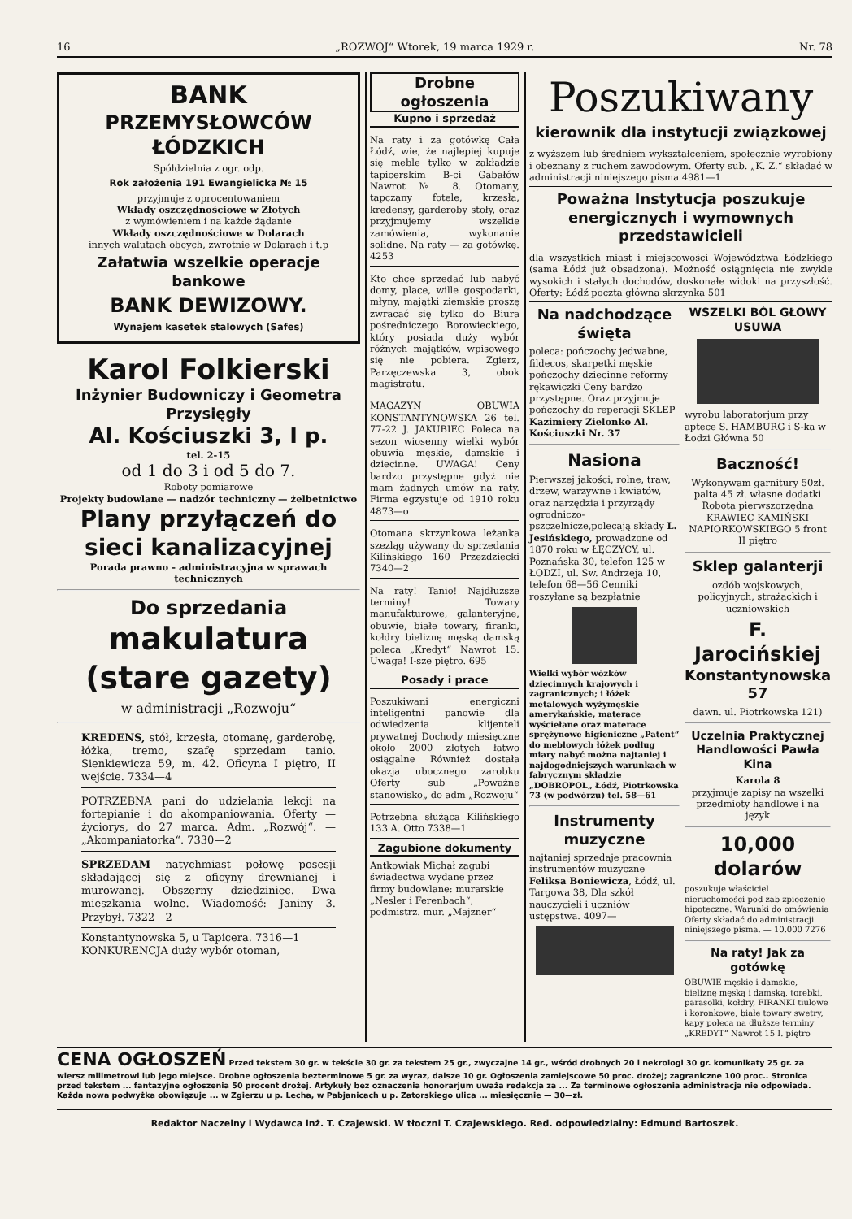16 „ROZWOJ“ Wtorek, 19 marca 1929 r. Nr. 78
BANK
PRZEMYSŁOWCÓW ŁÓDZKICH
Spółdzielnia z ogr. odp.
Rok założenia 191 Ewangielicka № 15
przyjmuje z oprocentowaniem
Wkłady oszczędnościowe w Złotych
z wymówieniem i na każde żądanie
Wkłady oszczędnościowe w Dolarach
innych walutach obcych, zwrotnie w Dolarach i t.p
Załatwia wszelkie operacje bankowe
BANK DEWIZOWY.
Wynajem kasetek stalowych (Safes)
Karol Folkierski
Inżynier Budowniczy i Geometra Przysięgły
Al. Kościuszki 3, I p.
tel. 2-15
od 1 do 3 i od 5 do 7.
Roboty pomiarowe
Projekty budowlane — nadzór techniczny — żelbetnictwo
Plany przyłączeń do sieci kanalizacyjnej
Porada prawno - administracyjna w sprawach technicznych
Do sprzedania
makulatura (stare gazety)
w administracji „Rozwoju“
KREDENS, stół, krzesła, otomanę, garderobę, łóżka, tremo, szafę sprzedam tanio. Sienkiewicza 59, m. 42. Oficyna I piętro, II wejście. 7334—4
POTRZEBNA pani do udzielania lekcji na fortepianie i do akompaniowania. Oferty — życiorys, do 27 marca. Adm. „Rozwój“. — „Akompaniatorka“. 7330—2
SPRZEDAM natychmiast połowę posesji składającej się z oficyny drewnianej i murowanej. Obszerny dziedziniec. Dwa mieszkania wolne. Wiadomość: Janiny 3. Przybył. 7322—2
Konstantynowska 5, u Tapicera. 7316—1
KONKURENCJA duży wybór otoman,
Drobne ogłoszenia
Kupno i sprzedaż
Na raty i za gotówkę Cała Łódź, wie, że najlepiej kupuje się meble tylko w zakładzie tapicerskim B-ci Gabałów Nawrot № 8. Otomany, tapczany fotele, krzesła, kredensy, garderoby stoły, oraz przyjmujemy wszelkie zamówienia, wykonanie solidne. Na raty — za gotówkę. 4253
Kto chce sprzedać lub nabyć domy, place, wille gospodarki, młyny, majątki ziemskie proszę zwracać się tylko do Biura pośredniczego Borowieckiego, który posiada duży wybór różnych majątków, wpisowego się nie pobiera. Zgierz, Parzęczewska 3, obok magistratu.
MAGAZYN OBUWIA KONSTANTYNOWSKA 26 tel. 77-22 J. JAKUBIEC Poleca na sezon wiosenny wielki wybór obuwia męskie, damskie i dziecinne. UWAGA! Ceny bardzo przystępne gdyż nie mam żadnych umów na raty. Firma egzystuje od 1910 roku 4873—o
Otomana skrzynkowa leżanka szezląg używany do sprzedania Kilińskiego 160 Przezdziecki 7340—2
Na raty! Tanio! Najdłuższe terminy! Towary manufakturowe, galanteryjne, obuwie, białe towary, firanki, kołdry bieliznę męską damską poleca „Kredyt“ Nawrot 15. Uwaga! I-sze piętro. 695
Posady i prace
Poszukiwani energiczni inteligentni panowie dla odwiedzenia klijenteli prywatnej Dochody miesięczne około 2000 złotych łatwo osiągalne Również dostała okazja ubocznego zarobku Oferty sub „Poważne stanowisko„ do adm „Rozwoju“
Potrzebna służąca Kilińskiego 133 A. Otto 7338—1
Zagubione dokumenty
Antkowiak Michał zagubi świadectwa wydane przez firmy budowlane: murarskie „Nesler i Ferenbach“, podmistrz. mur. „Majzner“
Poszukiwany
kierownik dla instytucji związkowej
z wyższem lub średniem wykształceniem, społecznie wyrobiony i obeznany z ruchem zawodowym. Oferty sub. „K. Z.“ składać w administracji niniejszego pisma 4981—1
Poważna Instytucja poszukuje energicznych i wymownych przedstawicieli
dla wszystkich miast i miejscowości Województwa Łódzkiego (sama Łódź już obsadzona). Możność osiągnięcia nie zwykle wysokich i stałych dochodów, doskonałe widoki na przyszłość. Oferty: Łódź poczta główna skrzynka 501
Na nadchodzące święta
poleca: pończochy jedwabne, fildecos, skarpetki męskie pończochy dziecinne reformy rękawiczki Ceny bardzo przystępne. Oraz przyjmuje pończochy do reperacji SKLEP Kazimiery Zielonko Al. Kościuszki Nr. 37
Nasiona
Pierwszej jakości, rolne, traw, drzew, warzywne i kwiatów, oraz narzędzia i przyrządy ogrodniczo-pszczelnicze,polecają składy L. Jesińskiego, prowadzone od 1870 roku w ŁĘCZYCY, ul. Poznańska 30, telefon 125 w ŁODZI, ul. Sw. Andrzeja 10, telefon 68—56 Cenniki roszyłane są bezpłatnie
Wielki wybór wózków dziecinnych krajowych i zagranicznych; i łóżek metalowych wyżymęskie amerykańskie, materace wyściełane oraz materace sprężynowe higieniczne „Patent“ do meblowych łóżek podług miary nabyć można najtaniej i najdogodniejszych warunkach w fabrycznym składzie „DOBROPOL„ Łódź, Piotrkowska 73 (w podwórzu) tel. 58—61
Instrumenty muzyczne
najtaniej sprzedaje pracownia instrumentów muzyczne Feliksa Boniewicza, Łódź, ul. Targowa 38, Dla szkół nauczycieli i uczniów ustępstwa. 4097—
WSZELKI BÓL GŁOWY USUWA
wyrobu laboratorjum przy aptece S. HAMBURG i S-ka w Łodzi Główna 50
Baczność!
Wykonywam garnitury 50zł. palta 45 zł. własne dodatki Robota pierwszorzędna KRAWIEC KAMIŃSKI NAPIORKOWSKIEGO 5 front II piętro
Sklep galanterji
ozdób wojskowych, policyjnych, strażackich i uczniowskich
F. Jarocińskiej
Konstantynowska 57
dawn. ul. Piotrkowska 121)
Uczelnia Praktycznej Handlowości Pawła Kina
Karola 8
przyjmuje zapisy na wszelki przedmioty handlowe i na język
10,000 dolarów
poszukuje właściciel nieruchomości pod zab zpieczenie hipoteczne. Warunki do omówienia Oferty składać do administracji niniejszego pisma. — 10.000 7276
Na raty! Jak za gotówkę
OBUWIE męskie i damskie, bieliznę męską i damską, torebki, parasolki, kołdry, FIRANKI tiulowe i koronkowe, białe towary swetry, kapy poleca na dłuższe terminy „KREDYT“ Nawrot 15 I. piętro
CENA OGŁOSZEŃ Przed tekstem 30 gr. w tekście 30 gr. za tekstem 25 gr., zwyczajne 14 gr., wśród drobnych 20 i nekrologi 30 gr. komunikaty 25 gr. za wiersz milimetrowi lub jego miejsce. Drobne ogłoszenia bezterminowe 5 gr. za wyraz, dalsze 10 gr. Ogłoszenia zamiejscowe 50 proc. drożej; zagraniczne 100 proc.. Stronica przed tekstem ... fantazyjne ogłoszenia 50 procent drożej. Artykuły bez oznaczenia honorarjum uważa redakcja za ... Za terminowe ogłoszenia administracja nie odpowiada. Każda nowa podwyżka obowiązuje ... w Zgierzu u p. Lecha, w Pabjanicach u p. Zatorskiego ulica ... miesięcznie — 30—zł.
Redaktor Naczelny i Wydawca inż. T. Czajewski. W tłoczni T. Czajewskiego. Red. odpowiedzialny: Edmund Bartoszek.